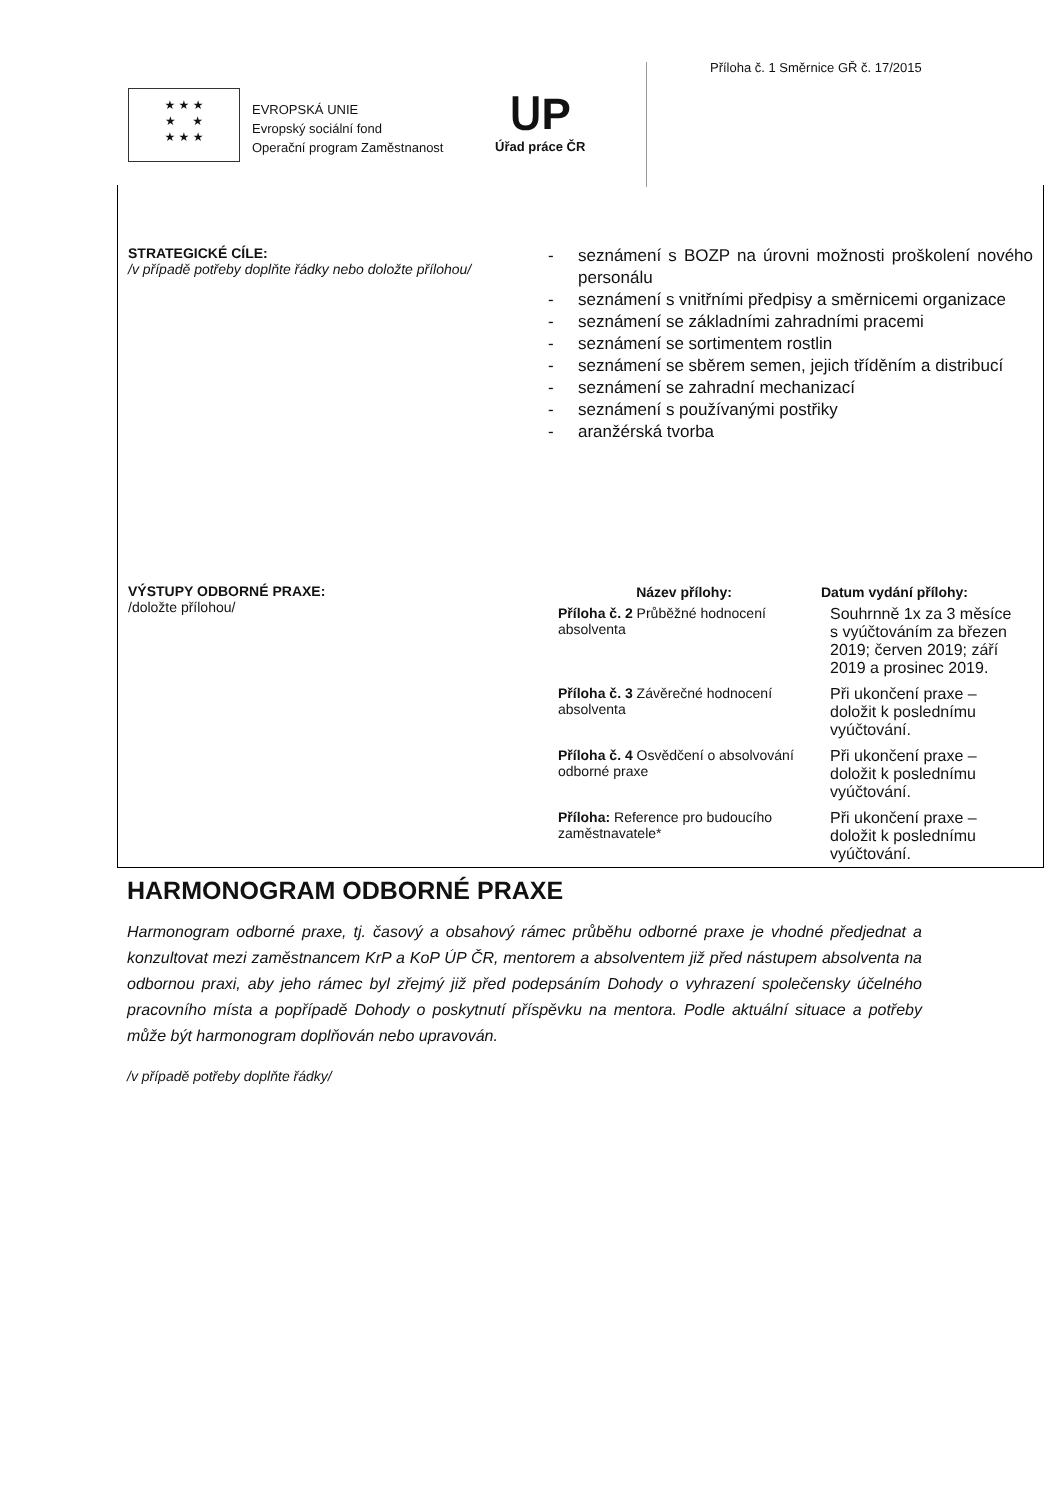Příloha č. 1 Směrnice GŘ č. 17/2015
★ ★ ★
★ ★
★ ★ ★
EVROPSKÁ UNIE
Evropský sociální fond
Operační program Zaměstnanost
ᑌP
Úřad práce ČR
| STRATEGICKÉ CÍLE: /v případě potřeby doplňte řádky nebo doložte přílohou/ | - seznámení s BOZP na úrovni možnosti proškolení nového personálu - seznámení s vnitřními předpisy a směrnicemi organizace - seznámení se základními zahradními pracemi - seznámení se sortimentem rostlin - seznámení se sběrem semen, jejich tříděním a distribucí - seznámení se zahradní mechanizací - seznámení s používanými postřiky - aranžérská tvorba |
| VÝSTUPY ODBORNÉ PRAXE: /doložte přílohou/ | / Název přílohy: / Datum vydání přílohy: / / --- / --- / / Příloha č. 2 Průběžné hodnocení absolventa / Souhrnně 1x za 3 měsíce s vyúčtováním za březen 2019; červen 2019; září 2019 a prosinec 2019. / / Příloha č. 3 Závěrečné hodnocení absolventa / Při ukončení praxe – doložit k poslednímu vyúčtování. / / Příloha č. 4 Osvědčení o absolvování odborné praxe / Při ukončení praxe – doložit k poslednímu vyúčtování. / / Příloha: Reference pro budoucího zaměstnavatele* / Při ukončení praxe – doložit k poslednímu vyúčtování. / |
HARMONOGRAM ODBORNÉ PRAXE
Harmonogram odborné praxe, tj. časový a obsahový rámec průběhu odborné praxe je vhodné předjednat a konzultovat mezi zaměstnancem KrP a KoP ÚP ČR, mentorem a absolventem již před nástupem absolventa na odbornou praxi, aby jeho rámec byl zřejmý již před podepsáním Dohody o vyhrazení společensky účelného pracovního místa a popřípadě Dohody o poskytnutí příspěvku na mentora. Podle aktuální situace a potřeby může být harmonogram doplňován nebo upravován.
/v případě potřeby doplňte řádky/